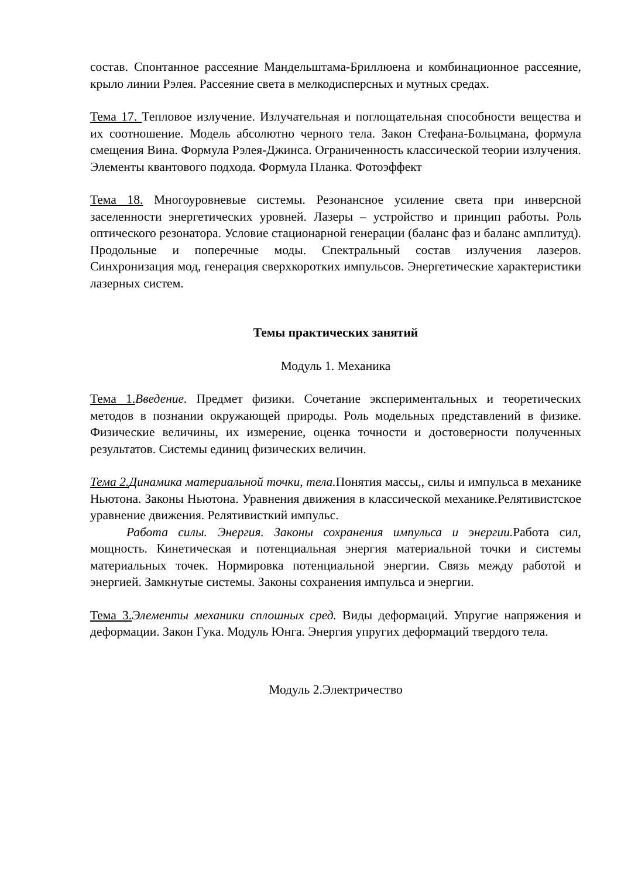состав. Спонтанное рассеяние Мандельштама-Бриллюена и комбинационное рассеяние, крыло линии Рэлея. Рассеяние света в мелкодисперсных и мутных средах.
Тема 17. Тепловое излучение. Излучательная и поглощательная способности вещества и их соотношение. Модель абсолютно черного тела. Закон Стефана-Больцмана, формула смещения Вина. Формула Рэлея-Джинса. Ограниченность классической теории излучения. Элементы квантового подхода. Формула Планка. Фотоэффект
Тема 18. Многоуровневые системы. Резонансное усиление света при инверсной заселенности энергетических уровней. Лазеры – устройство и принцип работы. Роль оптического резонатора. Условие стационарной генерации (баланс фаз и баланс амплитуд). Продольные и поперечные моды. Спектральный состав излучения лазеров. Синхронизация мод, генерация сверхкоротких импульсов. Энергетические характеристики лазерных систем.
Темы практических занятий
Модуль 1. Механика
Тема 1. Введение. Предмет физики. Сочетание экспериментальных и теоретических методов в познании окружающей природы. Роль модельных представлений в физике. Физические величины, их измерение, оценка точности и достоверности полученных результатов. Системы единиц физических величин.
Тема 2. Динамика материальной точки, тела. Понятия массы,, силы и импульса в механике Ньютона. Законы Ньютона. Уравнения движения в классической механике.Релятивистское уравнение движения. Релятивисткий импульс.
Работа силы. Энергия. Законы сохранения импульса и энергии. Работа сил, мощность. Кинетическая и потенциальная энергия материальной точки и системы материальных точек. Нормировка потенциальной энергии. Связь между работой и энергией. Замкнутые системы. Законы сохранения импульса и энергии.
Тема 3. Элементы механики сплошных сред. Виды деформаций. Упругие напряжения и деформации. Закон Гука. Модуль Юнга. Энергия упругих деформаций твердого тела.
Модуль 2.Электричество